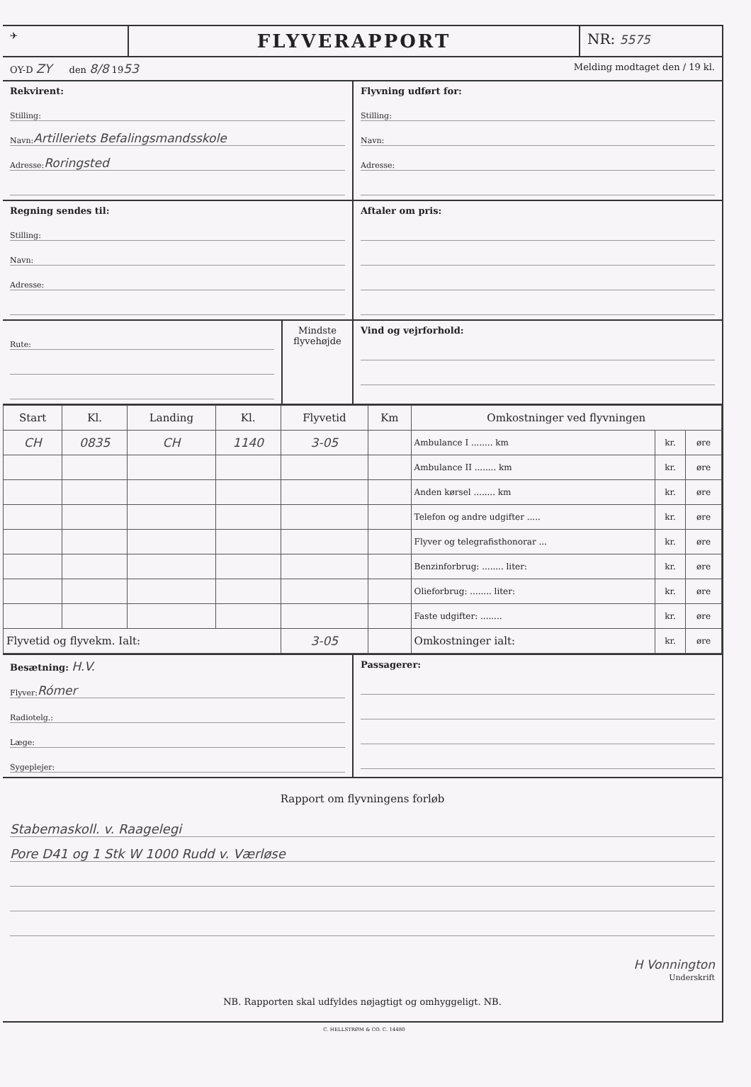✈
FLYVERAPPORT
NR: 5575
OY-D ZY den 8/8 1953
Melding modtaget den / 19 kl.
Rekvirent:
Stilling:
Navn: Artilleriets Befalingsmandsskole
Adresse: Roringsted
Flyvning udført for:
Stilling:
Navn:
Adresse:
Regning sendes til:
Stilling:
Navn:
Adresse:
Aftaler om pris:
Rute:
Mindste flyvehøjde
Vind og vejrforhold:
| Start | Kl. | Landing | Kl. | Flyvetid | Km | Omkostninger ved flyvningen | | |
| --- | --- | --- | --- | --- | --- | --- | --- | --- |
| CH | 0835 | CH | 1140 | 3-05 | | Ambulance I ........ km | kr. | øre |
| | | | | | | Ambulance II ........ km | kr. | øre |
| | | | | | | Anden kørsel ........ km | kr. | øre |
| | | | | | | Telefon og andre udgifter ..... | kr. | øre |
| | | | | | | Flyver og telegrafisthonorar ... | kr. | øre |
| | | | | | | Benzinforbrug: ........ liter: | kr. | øre |
| | | | | | | Olieforbrug: ........ liter: | kr. | øre |
| | | | | | | Faste udgifter: ........ | kr. | øre |
| Flyvetid og flyvekm. Ialt: | | | | 3-05 | | Omkostninger ialt: | kr. | øre |
Besætning: H.V.
Flyver: Rómer
Radiotelg.:
Læge:
Sygeplejer:
Passagerer:
Rapport om flyvningens forløb
Stabemaskoll. v. Raagelegi
Pore D41 og 1 Stk W 1000 Rudd v. Værløse
H Vonnington
Underskrift
NB. Rapporten skal udfyldes nøjagtigt og omhyggeligt. NB.
C. HELLSTRØM & CO. C. 14480